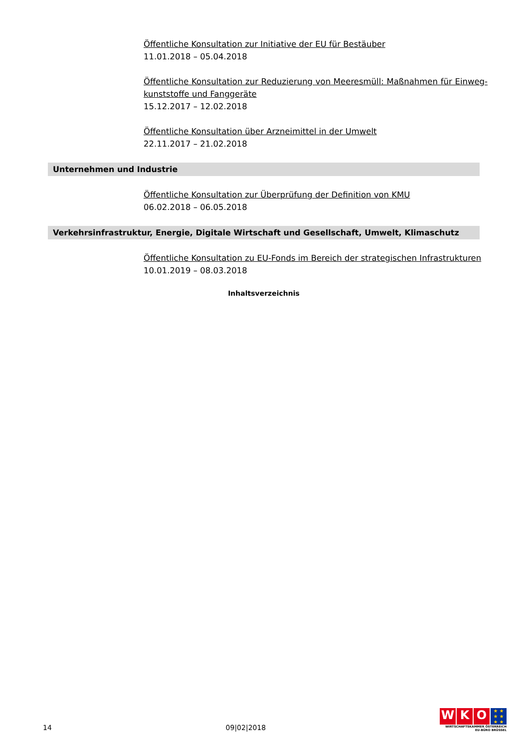Öffentliche Konsultation zur Initiative der EU für Bestäuber
11.01.2018 – 05.04.2018
Öffentliche Konsultation zur Reduzierung von Meeresmüll: Maßnahmen für Einweg-kunststoffe und Fanggeräte
15.12.2017 – 12.02.2018
Öffentliche Konsultation über Arzneimittel in der Umwelt
22.11.2017 – 21.02.2018
Unternehmen und Industrie
Öffentliche Konsultation zur Überprüfung der Definition von KMU
06.02.2018 – 06.05.2018
Verkehrsinfrastruktur, Energie, Digitale Wirtschaft und Gesellschaft, Umwelt, Klimaschutz
Öffentliche Konsultation zu EU-Fonds im Bereich der strategischen Infrastrukturen
10.01.2019 – 08.03.2018
Inhaltsverzeichnis
14 09|02|2018
W K O
★ ★
★ ★
★ ★
WIRTSCHAFTSKAMMER ÖSTERREICH
EU-BÜRO BRÜSSEL